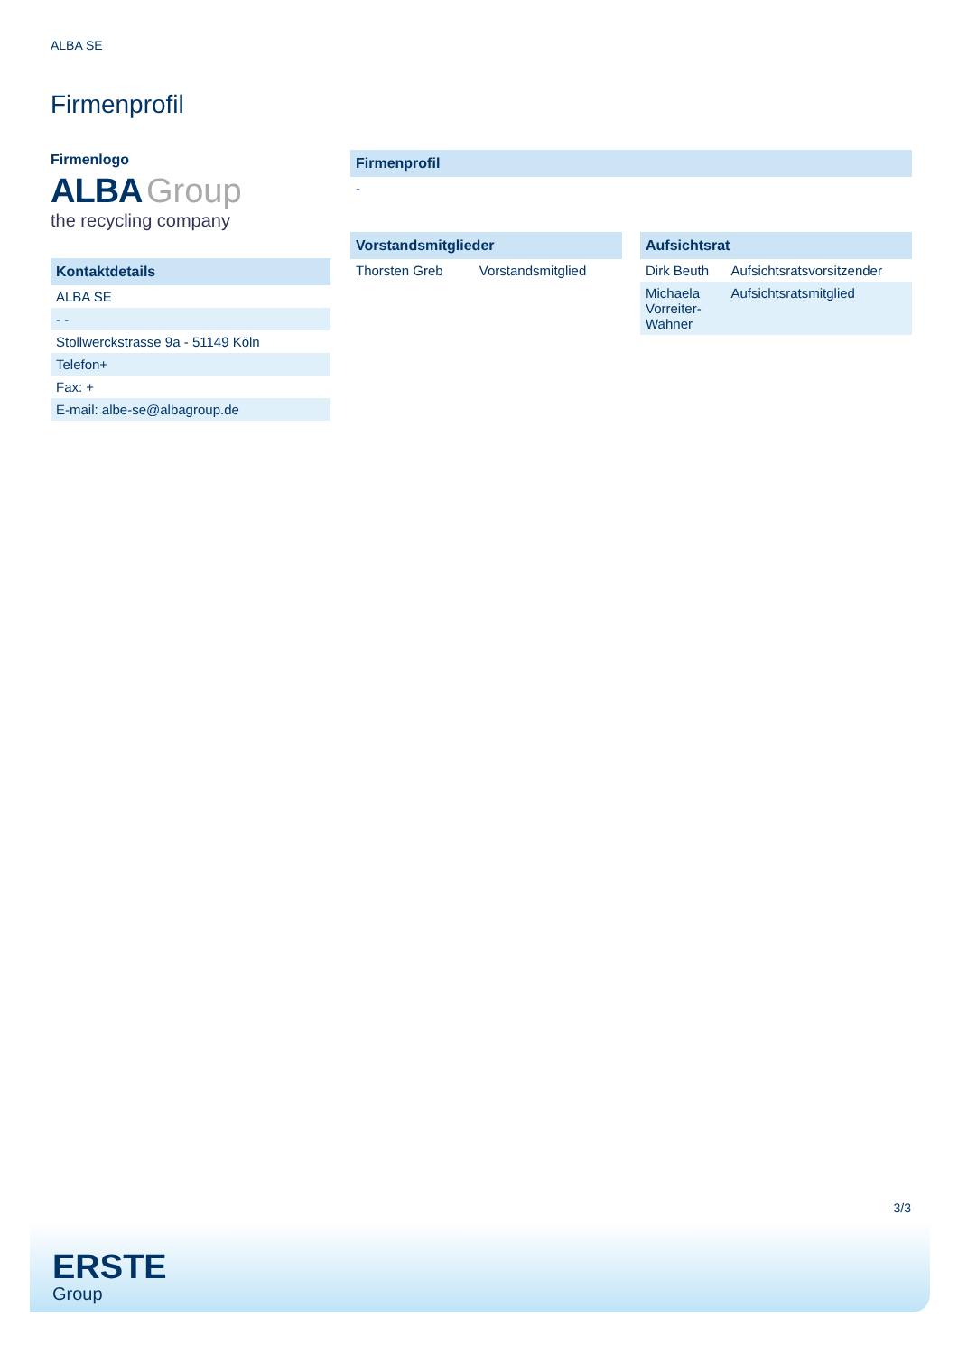ALBA SE
Firmenprofil
Firmenlogo
ALBA Group
the recycling company
| Kontaktdetails |
| --- |
| ALBA SE |
| - - |
| Stollwerckstrasse 9a - 51149 Köln |
| Telefon+ |
| Fax: + |
| E-mail: albe-se@albagroup.de |
| Firmenprofil |
| --- |
| - |
| Vorstandsmitglieder | |
| --- | --- |
| Thorsten Greb | Vorstandsmitglied |
| Aufsichtsrat | |
| --- | --- |
| Dirk Beuth | Aufsichtsratsvorsitzender |
| Michaela Vorreiter- Wahner | Aufsichtsratsmitglied |
3/3
ERSTE
Group